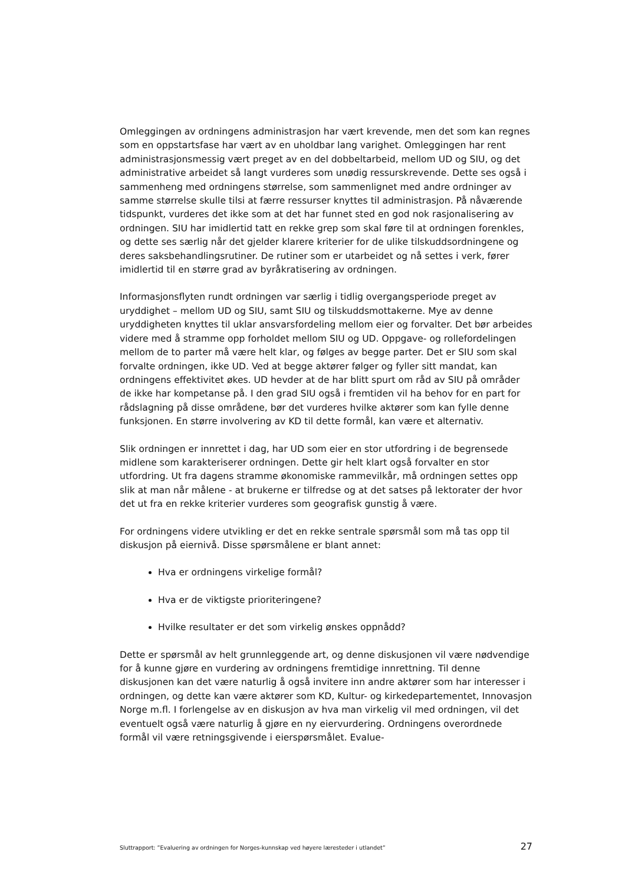Omleggingen av ordningens administrasjon har vært krevende, men det som kan regnes som en oppstartsfase har vært av en uholdbar lang varighet. Omleggingen har rent administrasjonsmessig vært preget av en del dobbeltarbeid, mellom UD og SIU, og det administrative arbeidet så langt vurderes som unødig ressurskrevende. Dette ses også i sammenheng med ordningens størrelse, som sammenlignet med andre ordninger av samme størrelse skulle tilsi at færre ressurser knyttes til administrasjon. På nåværende tidspunkt, vurderes det ikke som at det har funnet sted en god nok rasjonalisering av ordningen. SIU har imidlertid tatt en rekke grep som skal føre til at ordningen forenkles, og dette ses særlig når det gjelder klarere kriterier for de ulike tilskuddsordningene og deres saksbehandlingsrutiner. De rutiner som er utarbeidet og nå settes i verk, fører imidlertid til en større grad av byråkratisering av ordningen.
Informasjonsflyten rundt ordningen var særlig i tidlig overgangsperiode preget av uryddighet – mellom UD og SIU, samt SIU og tilskuddsmottakerne. Mye av denne uryddigheten knyttes til uklar ansvarsfordeling mellom eier og forvalter. Det bør arbeides videre med å stramme opp forholdet mellom SIU og UD. Oppgave- og rollefordelingen mellom de to parter må være helt klar, og følges av begge parter. Det er SIU som skal forvalte ordningen, ikke UD. Ved at begge aktører følger og fyller sitt mandat, kan ordningens effektivitet økes. UD hevder at de har blitt spurt om råd av SIU på områder de ikke har kompetanse på. I den grad SIU også i fremtiden vil ha behov for en part for rådslagning på disse områdene, bør det vurderes hvilke aktører som kan fylle denne funksjonen. En større involvering av KD til dette formål, kan være et alternativ.
Slik ordningen er innrettet i dag, har UD som eier en stor utfordring i de begrensede midlene som karakteriserer ordningen. Dette gir helt klart også forvalter en stor utfordring. Ut fra dagens stramme økonomiske rammevilkår, må ordningen settes opp slik at man når målene - at brukerne er tilfredse og at det satses på lektorater der hvor det ut fra en rekke kriterier vurderes som geografisk gunstig å være.
For ordningens videre utvikling er det en rekke sentrale spørsmål som må tas opp til diskusjon på eiernivå. Disse spørsmålene er blant annet:
Hva er ordningens virkelige formål?
Hva er de viktigste prioriteringene?
Hvilke resultater er det som virkelig ønskes oppnådd?
Dette er spørsmål av helt grunnleggende art, og denne diskusjonen vil være nødvendige for å kunne gjøre en vurdering av ordningens fremtidige innrettning. Til denne diskusjonen kan det være naturlig å også invitere inn andre aktører som har interesser i ordningen, og dette kan være aktører som KD, Kultur- og kirkedepartementet, Innovasjon Norge m.fl. I forlengelse av en diskusjon av hva man virkelig vil med ordningen, vil det eventuelt også være naturlig å gjøre en ny eiervurdering. Ordningens overordnede formål vil være retningsgivende i eierspørsmålet. Evalue-
Sluttrapport: ”Evaluering av ordningen for Norges-kunnskap ved høyere læresteder i utlandet” 27